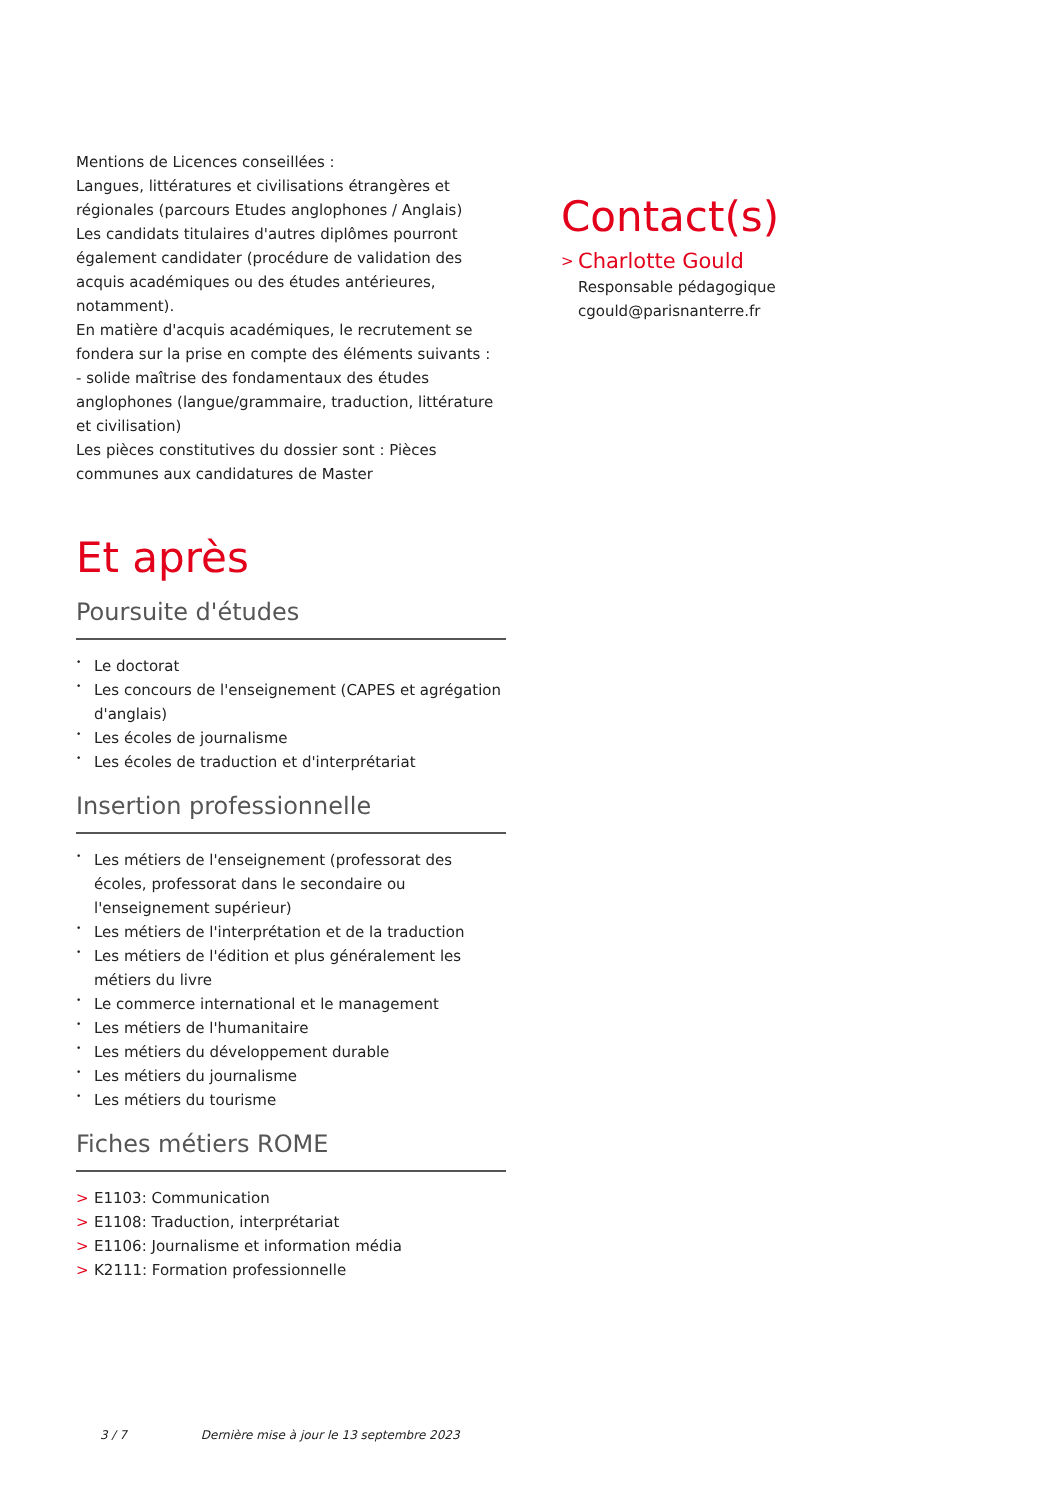Mentions de Licences conseillées :
Langues, littératures et civilisations étrangères et régionales (parcours Etudes anglophones / Anglais)
Les candidats titulaires d'autres diplômes pourront également candidater (procédure de validation des acquis académiques ou des études antérieures, notamment).
En matière d'acquis académiques, le recrutement se fondera sur la prise en compte des éléments suivants :
- solide maîtrise des fondamentaux des études anglophones (langue/grammaire, traduction, littérature et civilisation)
Les pièces constitutives du dossier sont : Pièces communes aux candidatures de Master
Et après
Poursuite d'études
• Le doctorat
• Les concours de l'enseignement (CAPES et agrégation d'anglais)
• Les écoles de journalisme
• Les écoles de traduction et d'interprétariat
Insertion professionnelle
• Les métiers de l'enseignement (professorat des écoles, professorat dans le secondaire ou l'enseignement supérieur)
• Les métiers de l'interprétation et de la traduction
• Les métiers de l'édition et plus généralement les métiers du livre
• Le commerce international et le management
• Les métiers de l'humanitaire
• Les métiers du développement durable
• Les métiers du journalisme
• Les métiers du tourisme
Fiches métiers ROME
> E1103: Communication
> E1108: Traduction, interprétariat
> E1106: Journalisme et information média
> K2111: Formation professionnelle
Contact(s)
> Charlotte Gould
Responsable pédagogique
cgould@parisnanterre.fr
3 / 7 Dernière mise à jour le 13 septembre 2023